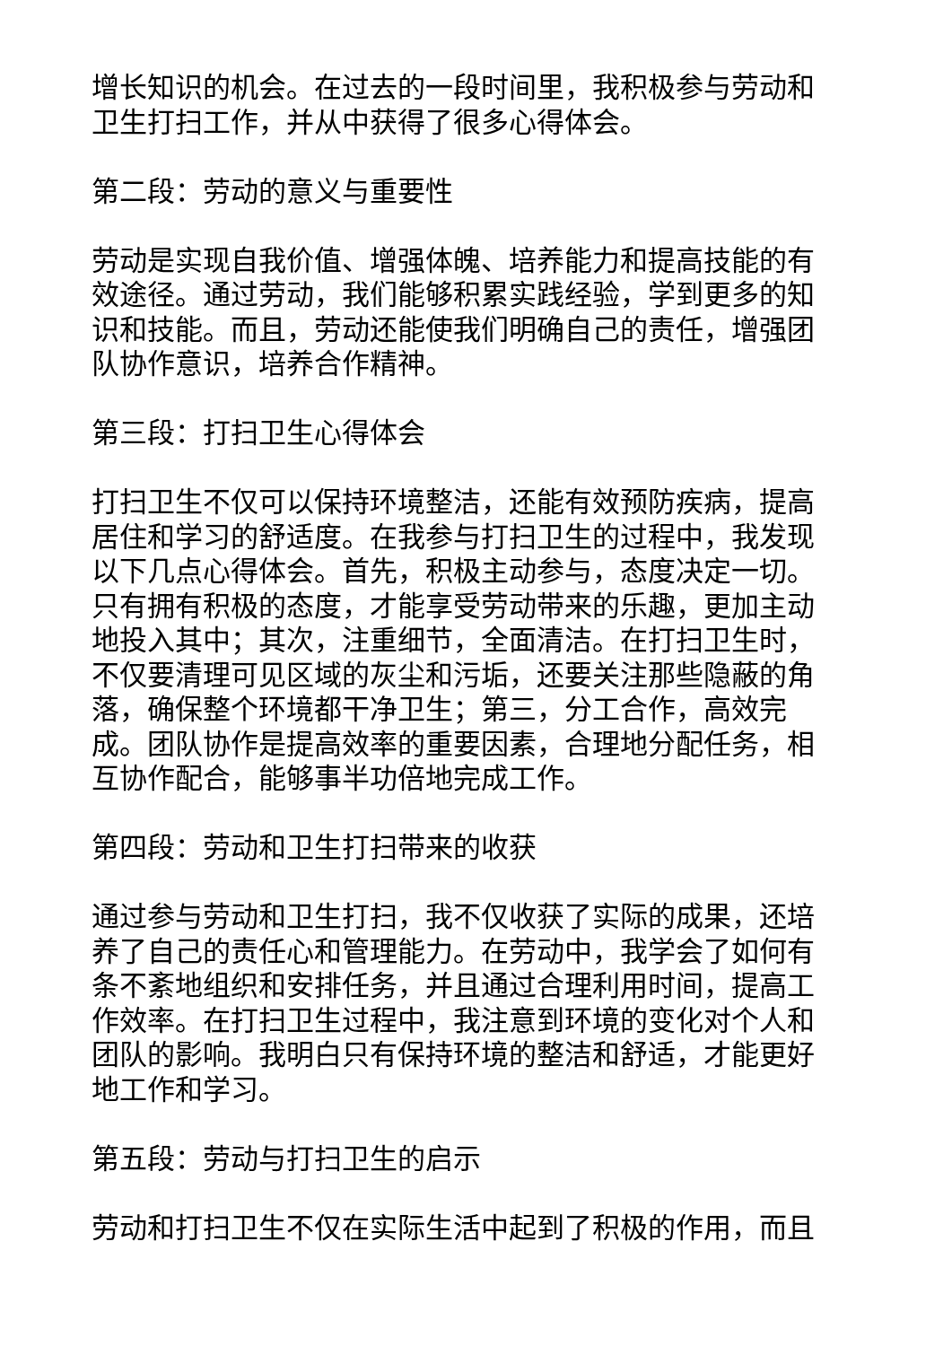增长知识的机会。在过去的一段时间里，我积极参与劳动和卫生打扫工作，并从中获得了很多心得体会。
第二段：劳动的意义与重要性
劳动是实现自我价值、增强体魄、培养能力和提高技能的有效途径。通过劳动，我们能够积累实践经验，学到更多的知识和技能。而且，劳动还能使我们明确自己的责任，增强团队协作意识，培养合作精神。
第三段：打扫卫生心得体会
打扫卫生不仅可以保持环境整洁，还能有效预防疾病，提高居住和学习的舒适度。在我参与打扫卫生的过程中，我发现以下几点心得体会。首先，积极主动参与，态度决定一切。只有拥有积极的态度，才能享受劳动带来的乐趣，更加主动地投入其中；其次，注重细节，全面清洁。在打扫卫生时，不仅要清理可见区域的灰尘和污垢，还要关注那些隐蔽的角落，确保整个环境都干净卫生；第三，分工合作，高效完成。团队协作是提高效率的重要因素，合理地分配任务，相互协作配合，能够事半功倍地完成工作。
第四段：劳动和卫生打扫带来的收获
通过参与劳动和卫生打扫，我不仅收获了实际的成果，还培养了自己的责任心和管理能力。在劳动中，我学会了如何有条不紊地组织和安排任务，并且通过合理利用时间，提高工作效率。在打扫卫生过程中，我注意到环境的变化对个人和团队的影响。我明白只有保持环境的整洁和舒适，才能更好地工作和学习。
第五段：劳动与打扫卫生的启示
劳动和打扫卫生不仅在实际生活中起到了积极的作用，而且